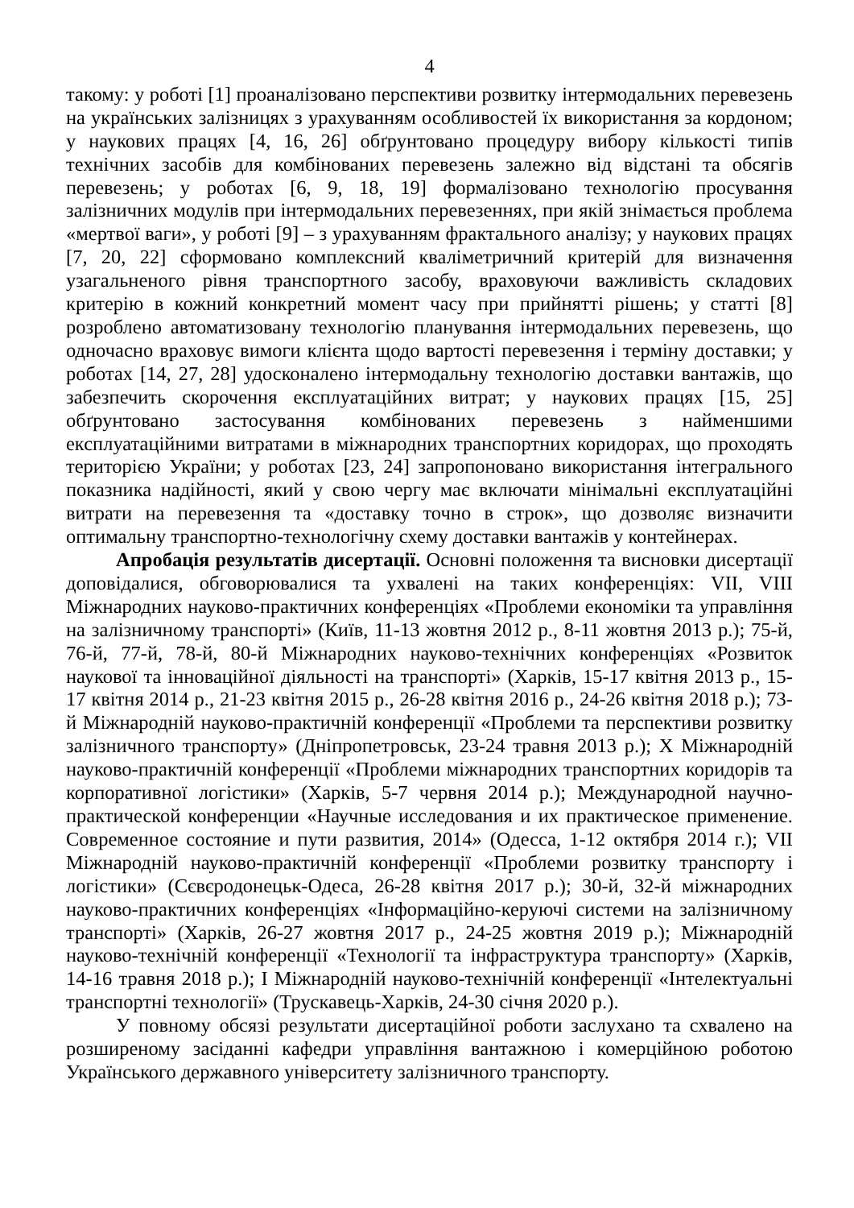4
такому: у роботі [1] проаналізовано перспективи розвитку інтермодальних перевезень на українських залізницях з урахуванням особливостей їх використання за кордоном; у наукових працях [4, 16, 26] обґрунтовано процедуру вибору кількості типів технічних засобів для комбінованих перевезень залежно від відстані та обсягів перевезень; у роботах [6, 9, 18, 19] формалізовано технологію просування залізничних модулів при інтермодальних перевезеннях, при якій знімається проблема «мертвої ваги», у роботі [9] – з урахуванням фрактального аналізу; у наукових працях [7, 20, 22] сформовано комплексний кваліметричний критерій для визначення узагальненого рівня транспортного засобу, враховуючи важливість складових критерію в кожний конкретний момент часу при прийнятті рішень; у статті [8] розроблено автоматизовану технологію планування інтермодальних перевезень, що одночасно враховує вимоги клієнта щодо вартості перевезення і терміну доставки; у роботах [14, 27, 28] удосконалено інтермодальну технологію доставки вантажів, що забезпечить скорочення експлуатаційних витрат; у наукових працях [15, 25] обґрунтовано застосування комбінованих перевезень з найменшими експлуатаційними витратами в міжнародних транспортних коридорах, що проходять територією України; у роботах [23, 24] запропоновано використання інтегрального показника надійності, який у свою чергу має включати мінімальні експлуатаційні витрати на перевезення та «доставку точно в строк», що дозволяє визначити оптимальну транспортно-технологічну схему доставки вантажів у контейнерах.
Апробація результатів дисертації. Основні положення та висновки дисертації доповідалися, обговорювалися та ухвалені на таких конференціях: VII, VIII Міжнародних науково-практичних конференціях «Проблеми економіки та управління на залізничному транспорті» (Київ, 11-13 жовтня 2012 р., 8-11 жовтня 2013 р.); 75-й, 76-й, 77-й, 78-й, 80-й Міжнародних науково-технічних конференціях «Розвиток наукової та інноваційної діяльності на транспорті» (Харків, 15-17 квітня 2013 р., 15-17 квітня 2014 р., 21-23 квітня 2015 р., 26-28 квітня 2016 р., 24-26 квітня 2018 р.); 73-й Міжнародній науково-практичній конференції «Проблеми та перспективи розвитку залізничного транспорту» (Дніпропетровськ, 23-24 травня 2013 р.); Х Міжнародній науково-практичній конференції «Проблеми міжнародних транспортних коридорів та корпоративної логістики» (Харків, 5-7 червня 2014 р.); Международной научно-практической конференции «Научные исследования и их практическое применение. Современное состояние и пути развития, 2014» (Одесса, 1-12 октября 2014 г.); VII Міжнародній науково-практичній конференції «Проблеми розвитку транспорту і логістики» (Сєвєродонецьк-Одеса, 26-28 квітня 2017 р.); 30-й, 32-й міжнародних науково-практичних конференціях «Інформаційно-керуючі системи на залізничному транспорті» (Харків, 26-27 жовтня 2017 р., 24-25 жовтня 2019 р.); Міжнародній науково-технічній конференції «Технології та інфраструктура транспорту» (Харків, 14-16 травня 2018 р.); І Міжнародній науково-технічній конференції «Інтелектуальні транспортні технології» (Трускавець-Харків, 24-30 січня 2020 р.).
У повному обсязі результати дисертаційної роботи заслухано та схвалено на розширеному засіданні кафедри управління вантажною і комерційною роботою Українського державного університету залізничного транспорту.